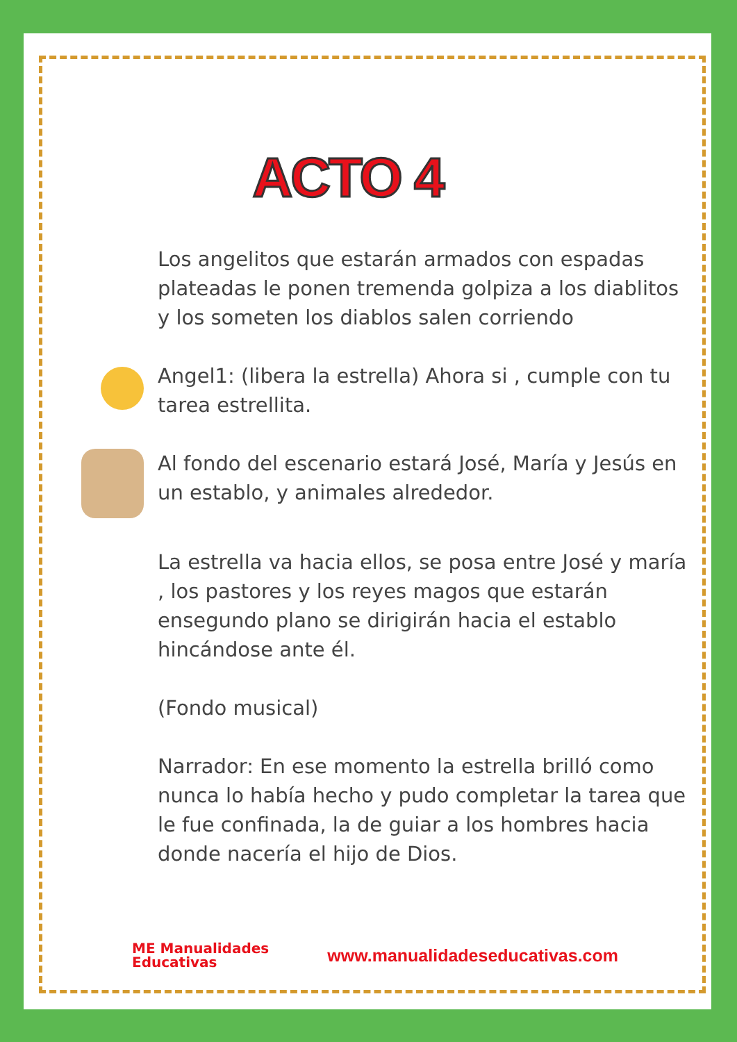ACTO 4
Los angelitos que estarán armados con espadas plateadas le ponen tremenda golpiza a los diablitos y los someten los diablos salen corriendo
Angel1: (libera la estrella) Ahora si , cumple con tu tarea estrellita.
Al fondo del escenario estará José, María y Jesús en un establo, y animales alrededor.
La estrella va hacia ellos, se posa entre José y maría , los pastores y los reyes magos que estarán ensegundo plano se dirigirán hacia el establo hincándose ante él.
(Fondo musical)
Narrador: En ese momento la estrella brilló como nunca lo había hecho y pudo completar la tarea que le fue confinada, la de guiar a los hombres hacia donde nacería el hijo de Dios.
ME Manualidades
Educativas
www.manualidadeseducativas.com